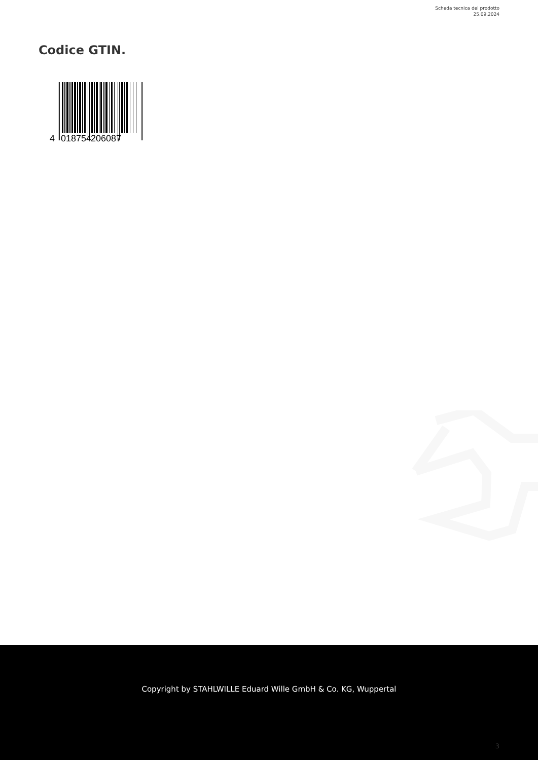Scheda tecnica del prodotto
25.09.2024
Codice GTIN.
4
018754
206087
Copyright by STAHLWILLE Eduard Wille GmbH & Co. KG, Wuppertal
3